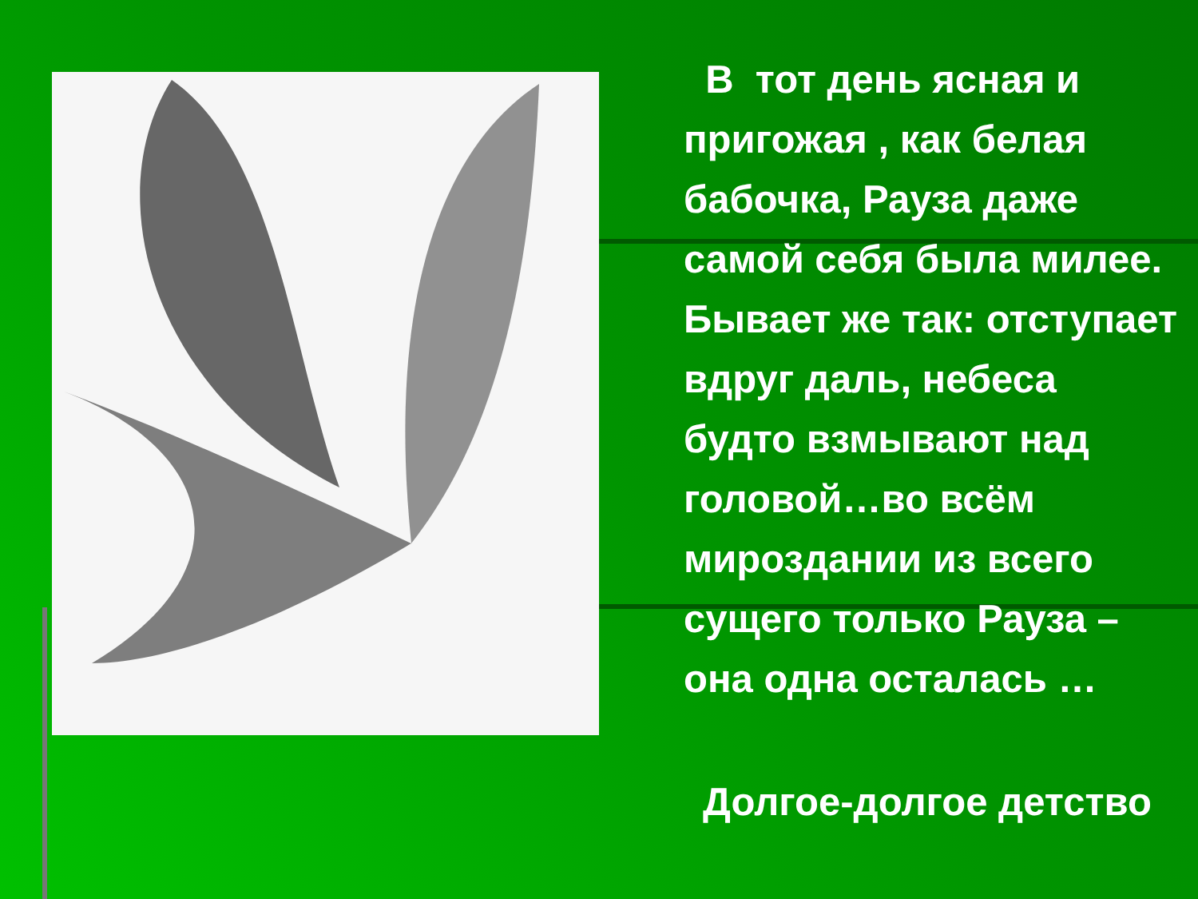В тот день ясная и пригожая , как белая бабочка, Рауза даже самой себя была милее. Бывает же так: отступает вдруг даль, небеса будто взмывают над головой…во всём мироздании из всего сущего только Рауза – она одна осталась …
Долгое-долгое детство